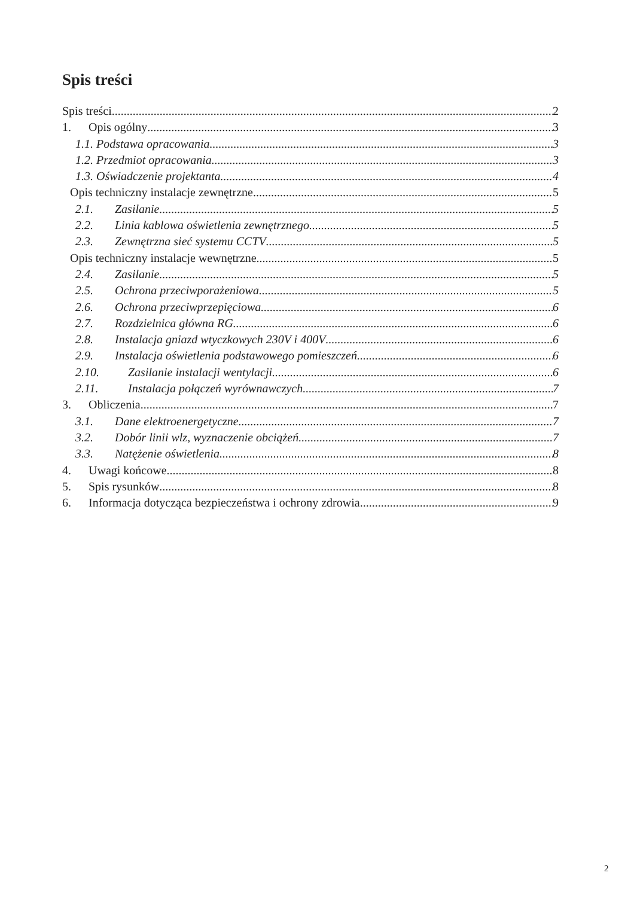Spis treści
Spis treści 2
1. Opis ogólny 3
1.1. Podstawa opracowania. 3
1.2. Przedmiot opracowania 3
1.3. Oświadczenie projektanta 4
Opis techniczny instalacje zewnętrzne. 5
2.1. Zasilanie 5
2.2. Linia kablowa oświetlenia zewnętrznego 5
2.3. Zewnętrzna sieć systemu CCTV 5
Opis techniczny instalacje wewnętrzne. 5
2.4. Zasilanie 5
2.5. Ochrona przeciwporażeniowa 5
2.6. Ochrona przeciwprzepięciowa 6
2.7. Rozdzielnica główna RG 6
2.8. Instalacja gniazd wtyczkowych 230V i 400V 6
2.9. Instalacja oświetlenia podstawowego pomieszczeń. 6
2.10. Zasilanie instalacji wentylacji. 6
2.11. Instalacja połączeń wyrównawczych 7
3. Obliczenia 7
3.1. Dane elektroenergetyczne 7
3.2. Dobór linii wlz, wyznaczenie obciążeń 7
3.3. Natężenie oświetlenia. 8
4. Uwagi końcowe 8
5. Spis rysunków 8
6. Informacja dotycząca bezpieczeństwa i ochrony zdrowia 9
2